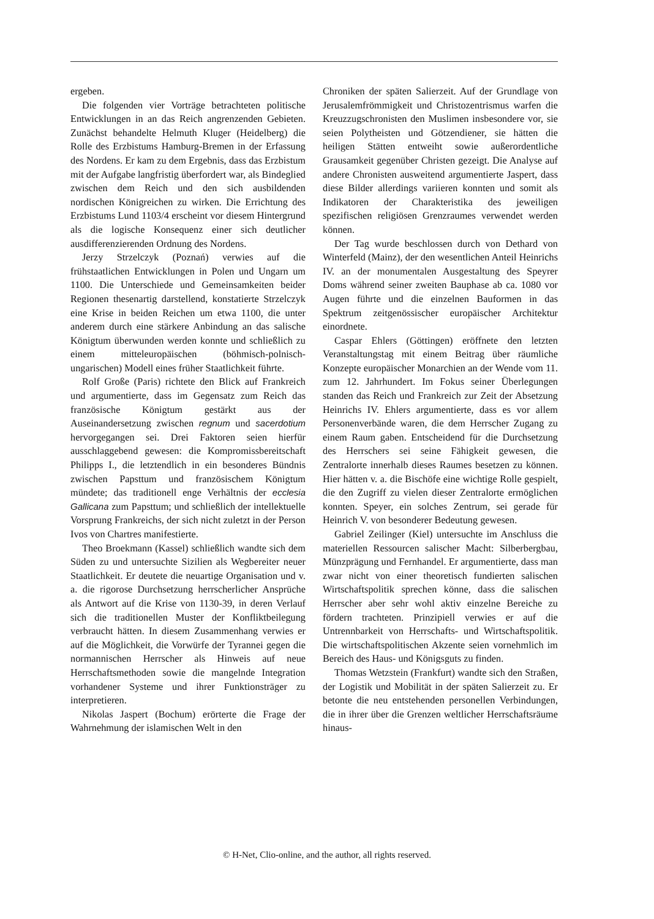ergeben.
Die folgenden vier Vorträge betrachteten politische Entwicklungen in an das Reich angrenzenden Gebieten. Zunächst behandelte Helmuth Kluger (Heidelberg) die Rolle des Erzbistums Hamburg-Bremen in der Erfassung des Nordens. Er kam zu dem Ergebnis, dass das Erzbistum mit der Aufgabe langfristig überfordert war, als Bindeglied zwischen dem Reich und den sich ausbildenden nordischen Königreichen zu wirken. Die Errichtung des Erzbistums Lund 1103/4 erscheint vor diesem Hintergrund als die logische Konsequenz einer sich deutlicher ausdifferenzierenden Ordnung des Nordens.
Jerzy Strzelczyk (Poznań) verwies auf die frühstaatlichen Entwicklungen in Polen und Ungarn um 1100. Die Unterschiede und Gemeinsamkeiten beider Regionen thesenartig darstellend, konstatierte Strzelczyk eine Krise in beiden Reichen um etwa 1100, die unter anderem durch eine stärkere Anbindung an das salische Königtum überwunden werden konnte und schließlich zu einem mitteleuropäischen (böhmisch-polnisch-ungarischen) Modell eines früher Staatlichkeit führte.
Rolf Große (Paris) richtete den Blick auf Frankreich und argumentierte, dass im Gegensatz zum Reich das französische Königtum gestärkt aus der Auseinandersetzung zwischen regnum und sacerdotium hervorgegangen sei. Drei Faktoren seien hierfür ausschlaggebend gewesen: die Kompromissbereitschaft Philipps I., die letztendlich in ein besonderes Bündnis zwischen Papsttum und französischem Königtum mündete; das traditionell enge Verhältnis der ecclesia Gallicana zum Papsttum; und schließlich der intellektuelle Vorsprung Frankreichs, der sich nicht zuletzt in der Person Ivos von Chartres manifestierte.
Theo Broekmann (Kassel) schließlich wandte sich dem Süden zu und untersuchte Sizilien als Wegbereiter neuer Staatlichkeit. Er deutete die neuartige Organisation und v. a. die rigorose Durchsetzung herrscherlicher Ansprüche als Antwort auf die Krise von 1130-39, in deren Verlauf sich die traditionellen Muster der Konfliktbeilegung verbraucht hätten. In diesem Zusammenhang verwies er auf die Möglichkeit, die Vorwürfe der Tyrannei gegen die normannischen Herrscher als Hinweis auf neue Herrschaftsmethoden sowie die mangelnde Integration vorhandener Systeme und ihrer Funktionsträger zu interpretieren.
Nikolas Jaspert (Bochum) erörterte die Frage der Wahrnehmung der islamischen Welt in den
Chroniken der späten Salierzeit. Auf der Grundlage von Jerusalemfrömmigkeit und Christozentrismus warfen die Kreuzzugschronisten den Muslimen insbesondere vor, sie seien Polytheisten und Götzendiener, sie hätten die heiligen Stätten entweiht sowie außerordentliche Grausamkeit gegenüber Christen gezeigt. Die Analyse auf andere Chronisten ausweitend argumentierte Jaspert, dass diese Bilder allerdings variieren konnten und somit als Indikatoren der Charakteristika des jeweiligen spezifischen religiösen Grenzraumes verwendet werden können.
Der Tag wurde beschlossen durch von Dethard von Winterfeld (Mainz), der den wesentlichen Anteil Heinrichs IV. an der monumentalen Ausgestaltung des Speyrer Doms während seiner zweiten Bauphase ab ca. 1080 vor Augen führte und die einzelnen Bauformen in das Spektrum zeitgenössischer europäischer Architektur einordnete.
Caspar Ehlers (Göttingen) eröffnete den letzten Veranstaltungstag mit einem Beitrag über räumliche Konzepte europäischer Monarchien an der Wende vom 11. zum 12. Jahrhundert. Im Fokus seiner Überlegungen standen das Reich und Frankreich zur Zeit der Absetzung Heinrichs IV. Ehlers argumentierte, dass es vor allem Personenverbände waren, die dem Herrscher Zugang zu einem Raum gaben. Entscheidend für die Durchsetzung des Herrschers sei seine Fähigkeit gewesen, die Zentralorte innerhalb dieses Raumes besetzen zu können. Hier hätten v. a. die Bischöfe eine wichtige Rolle gespielt, die den Zugriff zu vielen dieser Zentralorte ermöglichen konnten. Speyer, ein solches Zentrum, sei gerade für Heinrich V. von besonderer Bedeutung gewesen.
Gabriel Zeilinger (Kiel) untersuchte im Anschluss die materiellen Ressourcen salischer Macht: Silberbergbau, Münzprägung und Fernhandel. Er argumentierte, dass man zwar nicht von einer theoretisch fundierten salischen Wirtschaftspolitik sprechen könne, dass die salischen Herrscher aber sehr wohl aktiv einzelne Bereiche zu fördern trachteten. Prinzipiell verwies er auf die Untrennbarkeit von Herrschafts- und Wirtschaftspolitik. Die wirtschaftspolitischen Akzente seien vornehmlich im Bereich des Haus- und Königsguts zu finden.
Thomas Wetzstein (Frankfurt) wandte sich den Straßen, der Logistik und Mobilität in der späten Salierzeit zu. Er betonte die neu entstehenden personellen Verbindungen, die in ihrer über die Grenzen weltlicher Herrschaftsräume hinaus-
© H-Net, Clio-online, and the author, all rights reserved.